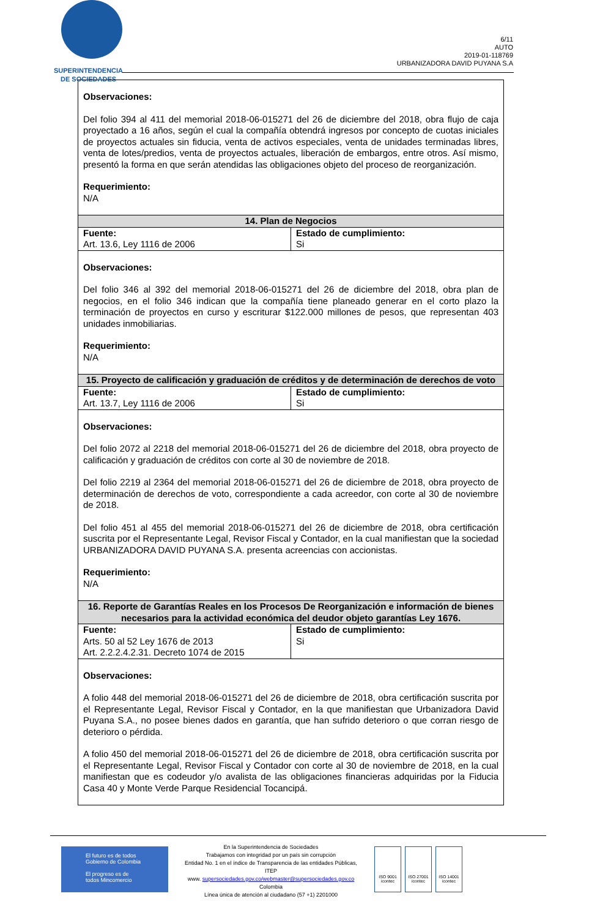SUPERINTENDENCIA
DE SOCIEDADES
6/11
AUTO
2019-01-118769
URBANIZADORA DAVID PUYANA S.A
| Observaciones: Del folio 394 al 411 del memorial 2018-06-015271 del 26 de diciembre del 2018, obra flujo de caja proyectado a 16 años, según el cual la compañía obtendrá ingresos por concepto de cuotas iniciales de proyectos actuales sin fiducia, venta de activos especiales, venta de unidades terminadas libres, venta de lotes/predios, venta de proyectos actuales, liberación de embargos, entre otros. Así mismo, presentó la forma en que serán atendidas las obligaciones objeto del proceso de reorganización. Requerimiento: N/A | |
| 14. Plan de Negocios | |
| Fuente: Art. 13.6, Ley 1116 de 2006 | Estado de cumplimiento: Si |
| Observaciones: Del folio 346 al 392 del memorial 2018-06-015271 del 26 de diciembre del 2018, obra plan de negocios, en el folio 346 indican que la compañía tiene planeado generar en el corto plazo la terminación de proyectos en curso y escriturar $122.000 millones de pesos, que representan 403 unidades inmobiliarias. Requerimiento: N/A | |
| 15. Proyecto de calificación y graduación de créditos y de determinación de derechos de voto | |
| Fuente: Art. 13.7, Ley 1116 de 2006 | Estado de cumplimiento: Si |
| Observaciones: Del folio 2072 al 2218 del memorial 2018-06-015271 del 26 de diciembre del 2018, obra proyecto de calificación y graduación de créditos con corte al 30 de noviembre de 2018. Del folio 2219 al 2364 del memorial 2018-06-015271 del 26 de diciembre de 2018, obra proyecto de determinación de derechos de voto, correspondiente a cada acreedor, con corte al 30 de noviembre de 2018. Del folio 451 al 455 del memorial 2018-06-015271 del 26 de diciembre de 2018, obra certificación suscrita por el Representante Legal, Revisor Fiscal y Contador, en la cual manifiestan que la sociedad URBANIZADORA DAVID PUYANA S.A. presenta acreencias con accionistas. Requerimiento: N/A | |
| 16. Reporte de Garantías Reales en los Procesos De Reorganización e información de bienes necesarios para la actividad económica del deudor objeto garantías Ley 1676. | |
| Fuente: Arts. 50 al 52 Ley 1676 de 2013 Art. 2.2.2.4.2.31. Decreto 1074 de 2015 | Estado de cumplimiento: Si |
| Observaciones: A folio 448 del memorial 2018-06-015271 del 26 de diciembre de 2018, obra certificación suscrita por el Representante Legal, Revisor Fiscal y Contador, en la que manifiestan que Urbanizadora David Puyana S.A., no posee bienes dados en garantía, que han sufrido deterioro o que corran riesgo de deterioro o pérdida. A folio 450 del memorial 2018-06-015271 del 26 de diciembre de 2018, obra certificación suscrita por el Representante Legal, Revisor Fiscal y Contador con corte al 30 de noviembre de 2018, en la cual manifiestan que es codeudor y/o avalista de las obligaciones financieras adquiridas por la Fiducia Casa 40 y Monte Verde Parque Residencial Tocancipá. | |
El futuro es de todos Gobierno de Colombia
El progreso es de todos Mincomercio
En la Superintendencia de Sociedades
Trabajamos con integridad por un país sin corrupción
Entidad No. 1 en el índice de Transparencia de las entidades Públicas, ITEP
www. supersociedades.gov.co/webmaster@supersociedades.gov.co
Colombia
Línea única de atención al ciudadano (57 +1) 2201000
ISO 9001 icontec ISO 27001 icontec ISO 14001 icontec